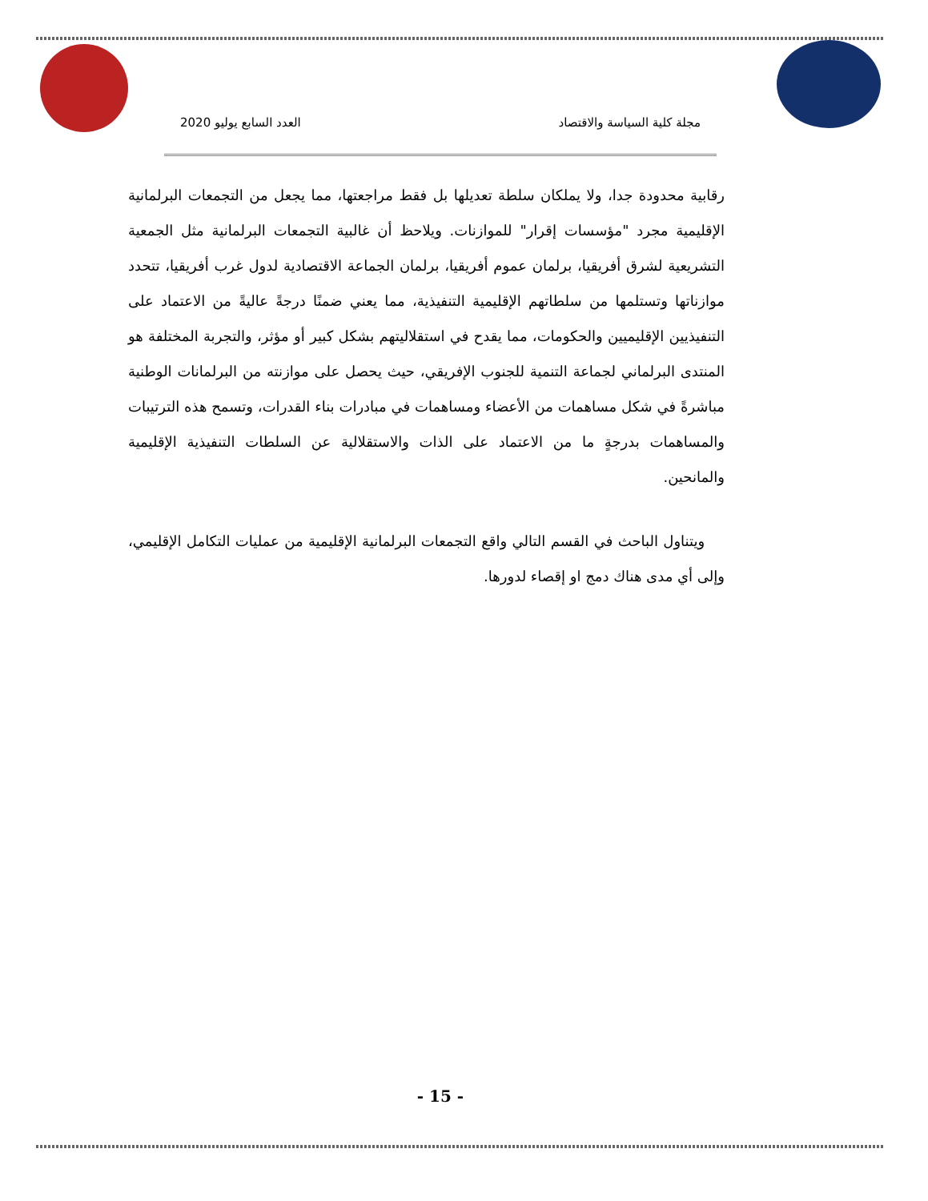مجلة كلية السياسة والاقتصاد العدد السابع يوليو 2020
رقابية محدودة جدا، ولا يملكان سلطة تعديلها بل فقط مراجعتها، مما يجعل من التجمعات البرلمانية الإقليمية مجرد "مؤسسات إقرار" للموازنات. ويلاحظ أن غالبية التجمعات البرلمانية مثل الجمعية التشريعية لشرق أفريقيا، برلمان عموم أفريقيا، برلمان الجماعة الاقتصادية لدول غرب أفريقيا، تتحدد موازناتها وتستلمها من سلطاتهم الإقليمية التنفيذية، مما يعني ضمنًا درجةً عاليةً من الاعتماد على التنفيذيين الإقليميين والحكومات، مما يقدح في استقلاليتهم بشكل كبير أو مؤثر، والتجربة المختلفة هو المنتدى البرلماني لجماعة التنمية للجنوب الإفريقي، حيث يحصل على موازنته من البرلمانات الوطنية مباشرةً في شكل مساهمات من الأعضاء ومساهمات في مبادرات بناء القدرات، وتسمح هذه الترتيبات والمساهمات بدرجةٍ ما من الاعتماد على الذات والاستقلالية عن السلطات التنفيذية الإقليمية والمانحين.
ويتناول الباحث في القسم التالي واقع التجمعات البرلمانية الإقليمية من عمليات التكامل الإقليمي، وإلى أي مدى هناك دمج او إقصاء لدورها.
- 15 -